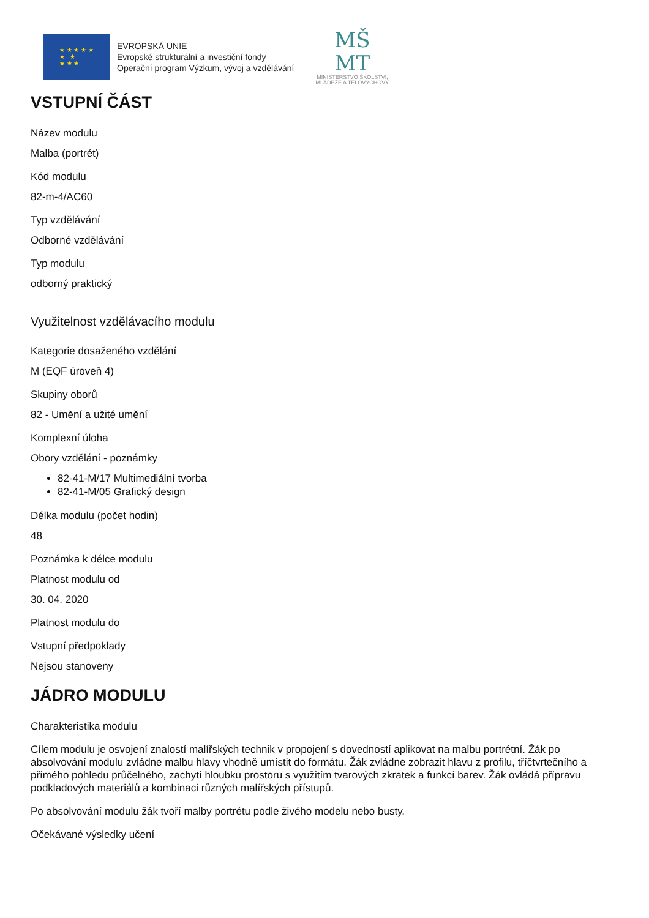★ ★ ★ ★ ★
★ ★
★ ★ ★
EVROPSKÁ UNIE
Evropské strukturální a investiční fondy
Operační program Výzkum, vývoj a vzdělávání
MŠ
MT
MINISTERSTVO ŠKOLSTVÍ,
MLÁDEŽE A TĚLOVÝCHOVY
VSTUPNÍ ČÁST
Název modulu
Malba (portrét)
Kód modulu
82-m-4/AC60
Typ vzdělávání
Odborné vzdělávání
Typ modulu
odborný praktický
Využitelnost vzdělávacího modulu
Kategorie dosaženého vzdělání
M (EQF úroveň 4)
Skupiny oborů
82 - Umění a užité umění
Komplexní úloha
Obory vzdělání - poznámky
82-41-M/17 Multimediální tvorba
82-41-M/05 Grafický design
Délka modulu (počet hodin)
48
Poznámka k délce modulu
Platnost modulu od
30. 04. 2020
Platnost modulu do
Vstupní předpoklady
Nejsou stanoveny
JÁDRO MODULU
Charakteristika modulu
Cílem modulu je osvojení znalostí malířských technik v propojení s dovedností aplikovat na malbu portrétní. Žák po absolvování modulu zvládne malbu hlavy vhodně umístit do formátu. Žák zvládne zobrazit hlavu z profilu, tříčtvrtečního a přímého pohledu průčelného, zachytí hloubku prostoru s využitím tvarových zkratek a funkcí barev. Žák ovládá přípravu podkladových materiálů a kombinaci různých malířských přístupů.
Po absolvování modulu žák tvoří malby portrétu podle živého modelu nebo busty.
Očekávané výsledky učení